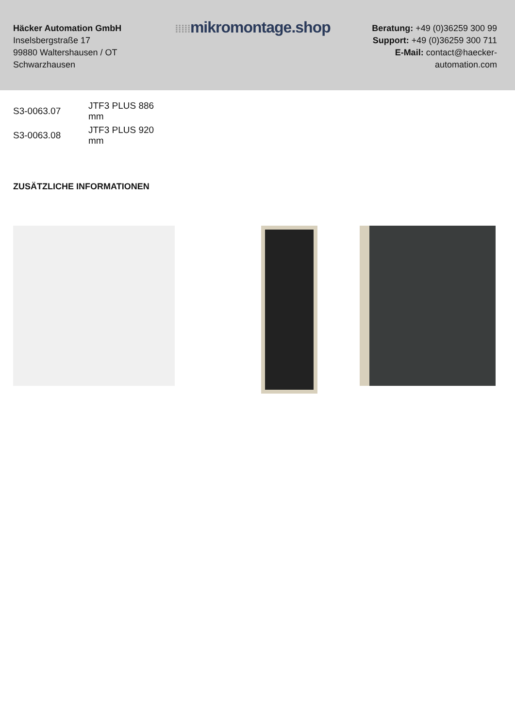Häcker Automation GmbH
Inselsbergstraße 17
99880 Waltershausen / OT Schwarzhausen
⁞⁞⁞⁞⁞mikromontage.shop
Beratung: +49 (0)36259 300 99
Support: +49 (0)36259 300 711
E-Mail: contact@haecker-automation.com
| S3-0063.07 | JTF3 PLUS 886 mm |
| S3-0063.08 | JTF3 PLUS 920 mm |
ZUSÄTZLICHE INFORMATIONEN